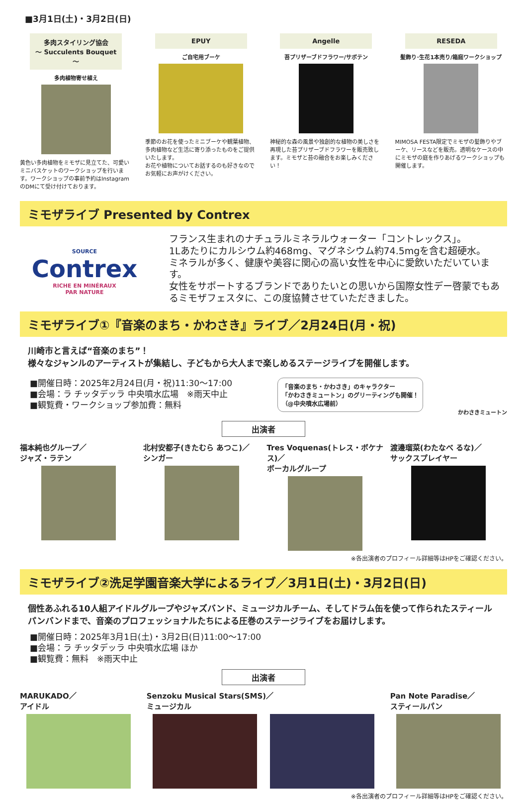■3月1日(土)・3月2日(日)
多肉スタイリング協会
～ Succulents Bouquet ～
多肉植物寄せ植え
黄色い多肉植物をミモザに見立てた、可愛いミニバスケットのワークショップを行います。ワークショップの事前予約はInstagramのDMにて受け付けております。
EPUY
ご自宅用ブーケ
季節のお花を使ったミニブーケや観葉植物、多肉植物など生活に寄り添ったものをご提供いたします。
お花や植物についてお話するのも好きなのでお気軽にお声がけください。
Angelle
苔プリザーブドフラワー/サボテン
神秘的な森の風景や独創的な植物の美しさを再現した苔プリザーブドフラワーを販売致します。ミモザと苔の融合をお楽しみください！
RESEDA
髪飾り･生花1本売り/箱庭ワークショップ
MIMOSA FESTA限定でミモザの髪飾りやブーケ、リースなどを販売。透明なケースの中にミモザの庭を作りあげるワークショップも開催します。
ミモザライブ Presented by Contrex
SOURCE
Contrex
RICHE EN MINÉRAUX
PAR NATURE
フランス生まれのナチュラルミネラルウォーター「コントレックス」。
1Lあたりにカルシウム約468mg、マグネシウム約74.5mgを含む超硬水。
ミネラルが多く、健康や美容に関心の高い女性を中心に愛飲いただいています。
女性をサポートするブランドでありたいとの思いから国際女性デー啓蒙でもあるミモザフェスタに、この度協賛させていただきました。
ミモザライブ①『音楽のまち・かわさき』ライブ／2月24日(月・祝)
川崎市と言えば“音楽のまち”！
様々なジャンルのアーティストが集結し、子どもから大人まで楽しめるステージライブを開催します。
■開催日時：2025年2月24日(月・祝)11:30～17:00
■会場：ラ チッタデッラ 中央噴水広場　※雨天中止
■観覧費・ワークショップ参加費：無料
「音楽のまち・かわさき」のキャラクター
「かわさきミュートン」のグリーティングも開催！
（@中央噴水広場前）
かわさきミュートン
出演者
福本純也グループ／
ジャズ・ラテン
北村安都子(きたむら あつこ)／
シンガー
Tres Voquenas(トレス・ボケナス)／
ボーカルグループ
渡邊瑠菜(わたなべ るな)／
サックスプレイヤー
※各出演者のプロフィール詳細等はHPをご確認ください。
ミモザライブ②洗足学園音楽大学によるライブ／3月1日(土)・3月2日(日)
個性あふれる10人組アイドルグループやジャズバンド、ミュージカルチーム、そしてドラム缶を使って作られたスティールパンバンドまで、音楽のプロフェッショナルたちによる圧巻のステージライブをお届けします。
■開催日時：2025年3月1日(土)・3月2日(日)11:00～17:00
■会場：ラ チッタデッラ 中央噴水広場 ほか
■観覧費：無料　※雨天中止
出演者
MARUKADO／
アイドル
Senzoku Musical Stars(SMS)／
ミュージカル
Pan Note Paradise／
スティールパン
※各出演者のプロフィール詳細等はHPをご確認ください。